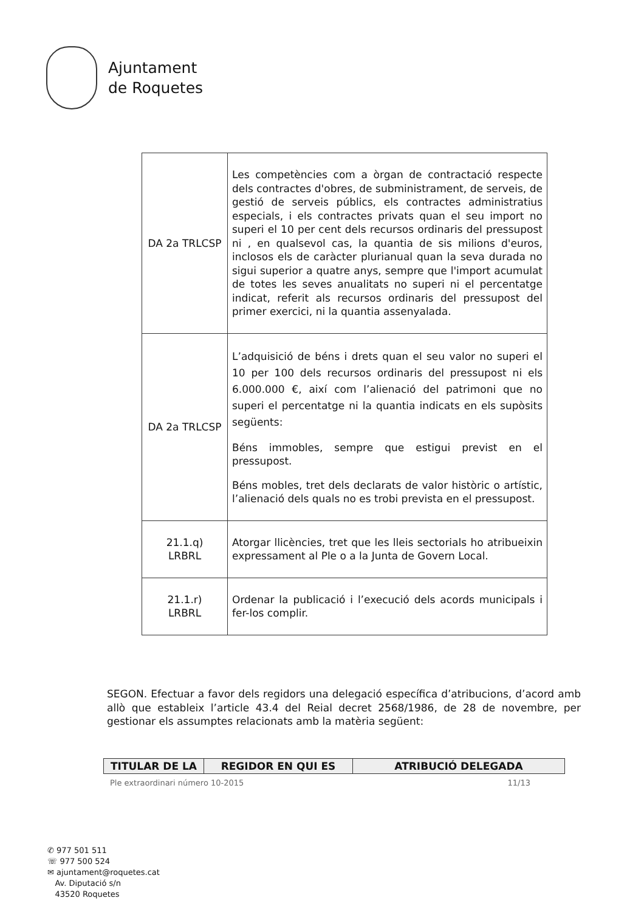Ajuntament
de Roquetes
| DA 2a TRLCSP | Les competències com a òrgan de contractació respecte dels contractes d'obres, de subministrament, de serveis, de gestió de serveis públics, els contractes administratius especials, i els contractes privats quan el seu import no superi el 10 per cent dels recursos ordinaris del pressupost ni , en qualsevol cas, la quantia de sis milions d'euros, inclosos els de caràcter plurianual quan la seva durada no sigui superior a quatre anys, sempre que l'import acumulat de totes les seves anualitats no superi ni el percentatge indicat, referit als recursos ordinaris del pressupost del primer exercici, ni la quantia assenyalada. |
| DA 2a TRLCSP | L’adquisició de béns i drets quan el seu valor no superi el 10 per 100 dels recursos ordinaris del pressupost ni els 6.000.000 €, així com l’alienació del patrimoni que no superi el percentatge ni la quantia indicats en els supòsits següents: Béns immobles, sempre que estigui previst en el pressupost. Béns mobles, tret dels declarats de valor històric o artístic, l’alienació dels quals no es trobi prevista en el pressupost. |
| 21.1.q) LRBRL | Atorgar llicències, tret que les lleis sectorials ho atribueixin expressament al Ple o a la Junta de Govern Local. |
| 21.1.r) LRBRL | Ordenar la publicació i l’execució dels acords municipals i fer-los complir. |
SEGON. Efectuar a favor dels regidors una delegació específica d’atribucions, d’acord amb allò que estableix l’article 43.4 del Reial decret 2568/1986, de 28 de novembre, per gestionar els assumptes relacionats amb la matèria següent:
| TITULAR DE LA | REGIDOR EN QUI ES | ATRIBUCIÓ DELEGADA |
| --- | --- | --- |
Ple extraordinari número 10-2015 11/13
✆ 977 501 511
☏ 977 500 524
✉ ajuntament@roquetes.cat
Av. Diputació s/n
43520 Roquetes